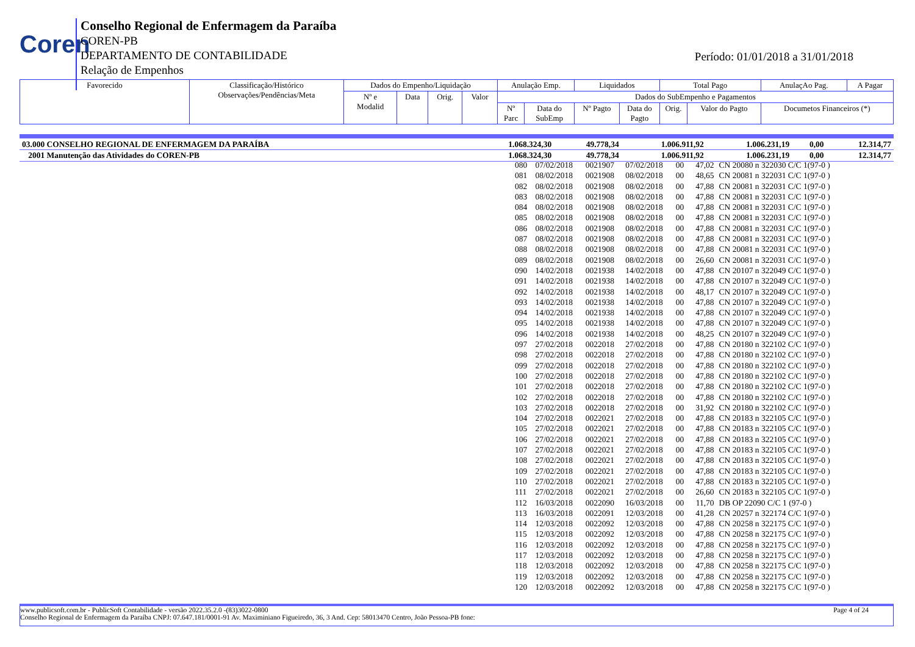Coren
Conselho Regional de Enfermagem da Paraíba
COREN-PB
DEPARTAMENTO DE CONTABILIDADE
Relação de Empenhos
Período: 01/01/2018 a 31/01/2018
| Favorecido | Classificação/Histórico Observações/Pendências/Meta | Dados do Empenho/Liquidação | | | | Anulação Emp. | | Liquidados | | Total Pago | | AnulaçAo Pag. | A Pagar |
| | | Nº e Modalid | Data | Orig. | Valor | Dados do SubEmpenho e Pagamentos | | | | | | | |
| | | | | | | Nº Parc | Data do SubEmp | Nº Pagto | Data do Pagto | Orig. | Valor do Pagto | Documetos Financeiros (*) | |
| 03.000 CONSELHO REGIONAL DE ENFERMAGEM DA PARAÍBA | 1.068.324,30 | 49.778,34 | 1.006.911,92 | 1.006.231,19 | 0,00 | 12.314,77 |
| 2001 Manutenção das Atividades do COREN-PB | 1.068.324,30 | 49.778,34 | 1.006.911,92 | 1.006.231,19 | 0,00 | 12.314,77 |
| 080 | 07/02/2018 | 0021907 | 07/02/2018 | 00 | 47,02 | CN 20080 n 322030 C/C 1(97-0 ) |
| 081 | 08/02/2018 | 0021908 | 08/02/2018 | 00 | 48,65 | CN 20081 n 322031 C/C 1(97-0 ) |
| 082 | 08/02/2018 | 0021908 | 08/02/2018 | 00 | 47,88 | CN 20081 n 322031 C/C 1(97-0 ) |
| 083 | 08/02/2018 | 0021908 | 08/02/2018 | 00 | 47,88 | CN 20081 n 322031 C/C 1(97-0 ) |
| 084 | 08/02/2018 | 0021908 | 08/02/2018 | 00 | 47,88 | CN 20081 n 322031 C/C 1(97-0 ) |
| 085 | 08/02/2018 | 0021908 | 08/02/2018 | 00 | 47,88 | CN 20081 n 322031 C/C 1(97-0 ) |
| 086 | 08/02/2018 | 0021908 | 08/02/2018 | 00 | 47,88 | CN 20081 n 322031 C/C 1(97-0 ) |
| 087 | 08/02/2018 | 0021908 | 08/02/2018 | 00 | 47,88 | CN 20081 n 322031 C/C 1(97-0 ) |
| 088 | 08/02/2018 | 0021908 | 08/02/2018 | 00 | 47,88 | CN 20081 n 322031 C/C 1(97-0 ) |
| 089 | 08/02/2018 | 0021908 | 08/02/2018 | 00 | 26,60 | CN 20081 n 322031 C/C 1(97-0 ) |
| 090 | 14/02/2018 | 0021938 | 14/02/2018 | 00 | 47,88 | CN 20107 n 322049 C/C 1(97-0 ) |
| 091 | 14/02/2018 | 0021938 | 14/02/2018 | 00 | 47,88 | CN 20107 n 322049 C/C 1(97-0 ) |
| 092 | 14/02/2018 | 0021938 | 14/02/2018 | 00 | 48,17 | CN 20107 n 322049 C/C 1(97-0 ) |
| 093 | 14/02/2018 | 0021938 | 14/02/2018 | 00 | 47,88 | CN 20107 n 322049 C/C 1(97-0 ) |
| 094 | 14/02/2018 | 0021938 | 14/02/2018 | 00 | 47,88 | CN 20107 n 322049 C/C 1(97-0 ) |
| 095 | 14/02/2018 | 0021938 | 14/02/2018 | 00 | 47,88 | CN 20107 n 322049 C/C 1(97-0 ) |
| 096 | 14/02/2018 | 0021938 | 14/02/2018 | 00 | 48,25 | CN 20107 n 322049 C/C 1(97-0 ) |
| 097 | 27/02/2018 | 0022018 | 27/02/2018 | 00 | 47,88 | CN 20180 n 322102 C/C 1(97-0 ) |
| 098 | 27/02/2018 | 0022018 | 27/02/2018 | 00 | 47,88 | CN 20180 n 322102 C/C 1(97-0 ) |
| 099 | 27/02/2018 | 0022018 | 27/02/2018 | 00 | 47,88 | CN 20180 n 322102 C/C 1(97-0 ) |
| 100 | 27/02/2018 | 0022018 | 27/02/2018 | 00 | 47,88 | CN 20180 n 322102 C/C 1(97-0 ) |
| 101 | 27/02/2018 | 0022018 | 27/02/2018 | 00 | 47,88 | CN 20180 n 322102 C/C 1(97-0 ) |
| 102 | 27/02/2018 | 0022018 | 27/02/2018 | 00 | 47,88 | CN 20180 n 322102 C/C 1(97-0 ) |
| 103 | 27/02/2018 | 0022018 | 27/02/2018 | 00 | 31,92 | CN 20180 n 322102 C/C 1(97-0 ) |
| 104 | 27/02/2018 | 0022021 | 27/02/2018 | 00 | 47,88 | CN 20183 n 322105 C/C 1(97-0 ) |
| 105 | 27/02/2018 | 0022021 | 27/02/2018 | 00 | 47,88 | CN 20183 n 322105 C/C 1(97-0 ) |
| 106 | 27/02/2018 | 0022021 | 27/02/2018 | 00 | 47,88 | CN 20183 n 322105 C/C 1(97-0 ) |
| 107 | 27/02/2018 | 0022021 | 27/02/2018 | 00 | 47,88 | CN 20183 n 322105 C/C 1(97-0 ) |
| 108 | 27/02/2018 | 0022021 | 27/02/2018 | 00 | 47,88 | CN 20183 n 322105 C/C 1(97-0 ) |
| 109 | 27/02/2018 | 0022021 | 27/02/2018 | 00 | 47,88 | CN 20183 n 322105 C/C 1(97-0 ) |
| 110 | 27/02/2018 | 0022021 | 27/02/2018 | 00 | 47,88 | CN 20183 n 322105 C/C 1(97-0 ) |
| 111 | 27/02/2018 | 0022021 | 27/02/2018 | 00 | 26,60 | CN 20183 n 322105 C/C 1(97-0 ) |
| 112 | 16/03/2018 | 0022090 | 16/03/2018 | 00 | 11,70 | DB OP 22090 C/C 1 (97-0 ) |
| 113 | 16/03/2018 | 0022091 | 12/03/2018 | 00 | 41,28 | CN 20257 n 322174 C/C 1(97-0 ) |
| 114 | 12/03/2018 | 0022092 | 12/03/2018 | 00 | 47,88 | CN 20258 n 322175 C/C 1(97-0 ) |
| 115 | 12/03/2018 | 0022092 | 12/03/2018 | 00 | 47,88 | CN 20258 n 322175 C/C 1(97-0 ) |
| 116 | 12/03/2018 | 0022092 | 12/03/2018 | 00 | 47,88 | CN 20258 n 322175 C/C 1(97-0 ) |
| 117 | 12/03/2018 | 0022092 | 12/03/2018 | 00 | 47,88 | CN 20258 n 322175 C/C 1(97-0 ) |
| 118 | 12/03/2018 | 0022092 | 12/03/2018 | 00 | 47,88 | CN 20258 n 322175 C/C 1(97-0 ) |
| 119 | 12/03/2018 | 0022092 | 12/03/2018 | 00 | 47,88 | CN 20258 n 322175 C/C 1(97-0 ) |
| 120 | 12/03/2018 | 0022092 | 12/03/2018 | 00 | 47,88 | CN 20258 n 322175 C/C 1(97-0 ) |
www.publicsoft.com.br - PublicSoft Contabilidade - versão 2022.35.2.0 -(83)3022-0800 Page 4 of 24
Conselho Regional de Enfermagem da Paraíba CNPJ: 07.647.181/0001-91 Av. Maximiniano Figueiredo, 36, 3 And. Cep: 58013470 Centro, João Pessoa-PB fone: